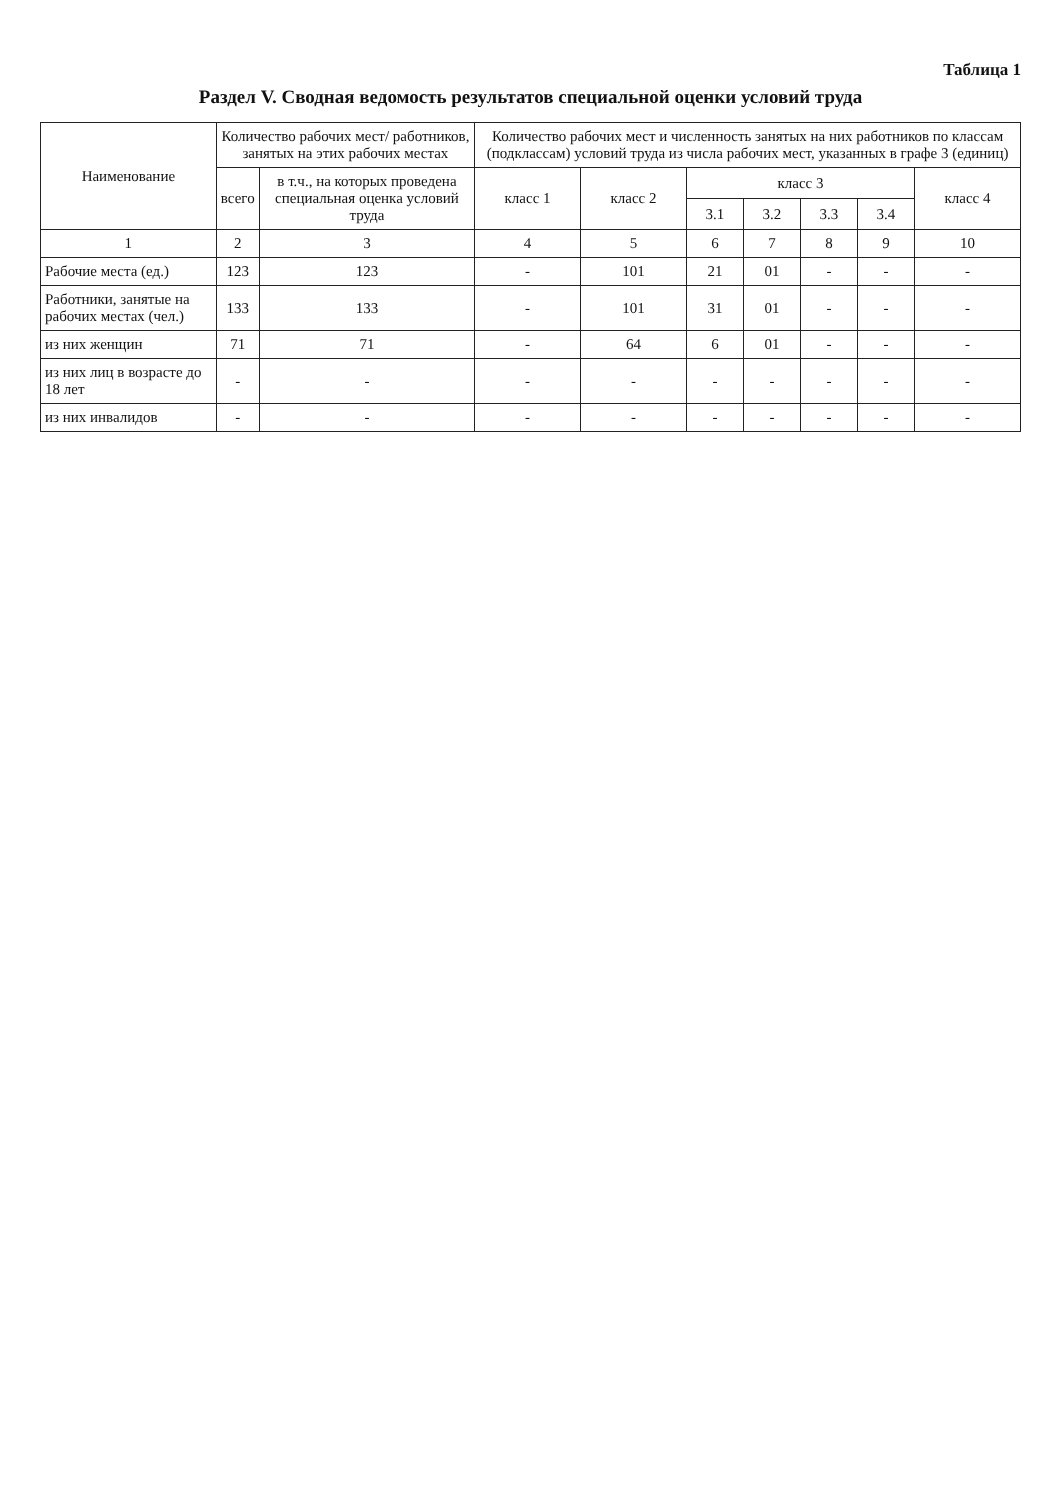Таблица 1
Раздел V. Сводная ведомость результатов специальной оценки условий труда
| Наименование | Количество рабочих мест/ работников, занятых на этих рабочих местах | | Количество рабочих мест и численность занятых на них работников по классам (подклассам) условий труда из числа рабочих мест, указанных в графе 3 (единиц) | | | | | | |
| --- | --- | --- | --- | --- | --- | --- | --- | --- | --- |
| | всего | в т.ч., на которых проведена специальная оценка условий труда | класс 1 | класс 2 | класс 3 | | | | класс 4 |
| | | | | | 3.1 | 3.2 | 3.3 | 3.4 | |
| 1 | 2 | 3 | 4 | 5 | 6 | 7 | 8 | 9 | 10 |
| Рабочие места (ед.) | 123 | 123 | - | 101 | 21 | 01 | - | - | - |
| Работники, занятые на рабочих местах (чел.) | 133 | 133 | - | 101 | 31 | 01 | - | - | - |
| из них женщин | 71 | 71 | - | 64 | 6 | 01 | - | - | - |
| из них лиц в возрасте до 18 лет | - | - | - | - | - | - | - | - | - |
| из них инвалидов | - | - | - | - | - | - | - | - | - |